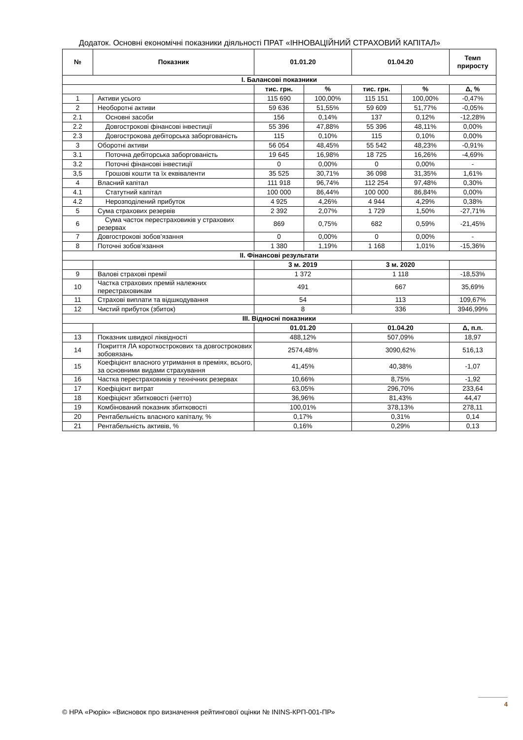Додаток. Основні економічні показники діяльності ПРАТ «ІННОВАЦІЙНИЙ СТРАХОВИЙ КАПІТАЛ»
| № | Показник | 01.01.20 | | 01.04.20 | | Темп приросту |
| --- | --- | --- | --- | --- | --- | --- |
| І. Балансові показники | | | | | | |
| | | тис. грн. | % | тис. грн. | % | Δ, % |
| 1 | Активи усього | 115 690 | 100,00% | 115 151 | 100,00% | -0,47% |
| 2 | Необоротні активи | 59 636 | 51,55% | 59 609 | 51,77% | -0,05% |
| 2.1 | Основні засоби | 156 | 0,14% | 137 | 0,12% | -12,28% |
| 2.2 | Довгострокові фінансові інвестиції | 55 396 | 47,88% | 55 396 | 48,11% | 0,00% |
| 2.3 | Довгострокова дебіторська заборгованість | 115 | 0,10% | 115 | 0,10% | 0,00% |
| 3 | Оборотні активи | 56 054 | 48,45% | 55 542 | 48,23% | -0,91% |
| 3.1 | Поточна дебіторська заборгованість | 19 645 | 16,98% | 18 725 | 16,26% | -4,69% |
| 3.2 | Поточні фінансові інвестиції | 0 | 0,00% | 0 | 0,00% | - |
| 3,5 | Грошові кошти та їх еквіваленти | 35 525 | 30,71% | 36 098 | 31,35% | 1,61% |
| 4 | Власний капітал | 111 918 | 96,74% | 112 254 | 97,48% | 0,30% |
| 4.1 | Статутний капітал | 100 000 | 86,44% | 100 000 | 86,84% | 0,00% |
| 4.2 | Нерозподілений прибуток | 4 925 | 4,26% | 4 944 | 4,29% | 0,38% |
| 5 | Сума страхових резервів | 2 392 | 2,07% | 1 729 | 1,50% | -27,71% |
| 6 | Сума часток перестраховиків у страхових резервах | 869 | 0,75% | 682 | 0,59% | -21,45% |
| 7 | Довгострокові зобов’язання | 0 | 0,00% | 0 | 0,00% | - |
| 8 | Поточні зобов’язання | 1 380 | 1,19% | 1 168 | 1,01% | -15,36% |
| ІІ. Фінансові результати | | | | | | |
| | | 3 м. 2019 | | 3 м. 2020 | | |
| 9 | Валові страхові премії | 1 372 | | 1 118 | | -18,53% |
| 10 | Частка страхових премій належних перестраховикам | 491 | | 667 | | 35,69% |
| 11 | Страхові виплати та відшкодування | 54 | | 113 | | 109,67% |
| 12 | Чистий прибуток (збиток) | 8 | | 336 | | 3946,99% |
| ІІІ. Відносні показники | | | | | | |
| | | 01.01.20 | | 01.04.20 | | Δ, п.п. |
| 13 | Показник швидкої ліквідності | 488,12% | | 507,09% | | 18,97 |
| 14 | Покриття ЛА короткострокових та довгострокових зобовязань | 2574,48% | | 3090,62% | | 516,13 |
| 15 | Коефіцієнт власного утримання в преміях, всього, за основними видами страхування | 41,45% | | 40,38% | | -1,07 |
| 16 | Частка перестраховиків у технічних резервах | 10,66% | | 8,75% | | -1,92 |
| 17 | Коефіцієнт витрат | 63,05% | | 296,70% | | 233,64 |
| 18 | Коефіцієнт збитковості (нетто) | 36,96% | | 81,43% | | 44,47 |
| 19 | Комбінований показник збитковості | 100,01% | | 378,13% | | 278,11 |
| 20 | Рентабельність власного капіталу, % | 0,17% | | 0,31% | | 0,14 |
| 21 | Рентабельність активів, % | 0,16% | | 0,29% | | 0,13 |
4
© НРА «Рюрік» «Висновок про визначення рейтингової оцінки № ININS-КРП-001-ПР»